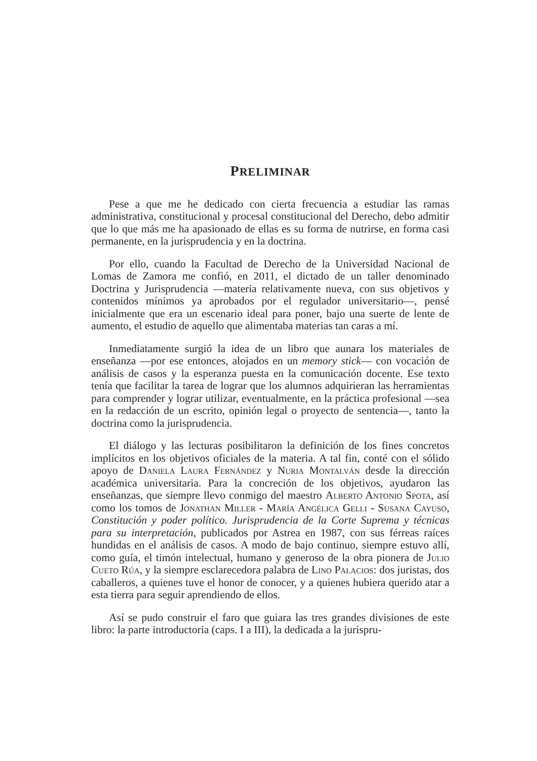PRELIMINAR
Pese a que me he dedicado con cierta frecuencia a estudiar las ramas administrativa, constitucional y procesal constitucional del Derecho, debo admitir que lo que más me ha apasionado de ellas es su forma de nutrirse, en forma casi permanente, en la jurisprudencia y en la doctrina.
Por ello, cuando la Facultad de Derecho de la Universidad Nacional de Lomas de Zamora me confió, en 2011, el dictado de un taller denominado Doctrina y Jurisprudencia —materia relativamente nueva, con sus objetivos y contenidos mínimos ya aprobados por el regulador universitario—, pensé inicialmente que era un escenario ideal para poner, bajo una suerte de lente de aumento, el estudio de aquello que alimentaba materias tan caras a mí.
Inmediatamente surgió la idea de un libro que aunara los materiales de enseñanza —por ese entonces, alojados en un memory stick— con vocación de análisis de casos y la esperanza puesta en la comunicación docente. Ese texto tenía que facilitar la tarea de lograr que los alumnos adquirieran las herramientas para comprender y lograr utilizar, eventualmente, en la práctica profesional —sea en la redacción de un escrito, opinión legal o proyecto de sentencia—, tanto la doctrina como la jurisprudencia.
El diálogo y las lecturas posibilitaron la definición de los fines concretos implícitos en los objetivos oficiales de la materia. A tal fin, conté con el sólido apoyo de Daniela Laura Fernández y Nuria Montalván desde la dirección académica universitaria. Para la concreción de los objetivos, ayudaron las enseñanzas, que siempre llevo conmigo del maestro Alberto Antonio Spota, así como los tomos de Jonathan Miller - María Angélica Gelli - Susana Cayuso, Constitución y poder político. Jurisprudencia de la Corte Suprema y técnicas para su interpretación, publicados por Astrea en 1987, con sus férreas raíces hundidas en el análisis de casos. A modo de bajo continuo, siempre estuvo allí, como guía, el timón intelectual, humano y generoso de la obra pionera de Julio Cueto Rúa, y la siempre esclarecedora palabra de Lino Palacios: dos juristas, dos caballeros, a quienes tuve el honor de conocer, y a quienes hubiera querido atar a esta tierra para seguir aprendiendo de ellos.
Así se pudo construir el faro que guiara las tres grandes divisiones de este libro: la parte introductoria (caps. I a III), la dedicada a la jurispru-